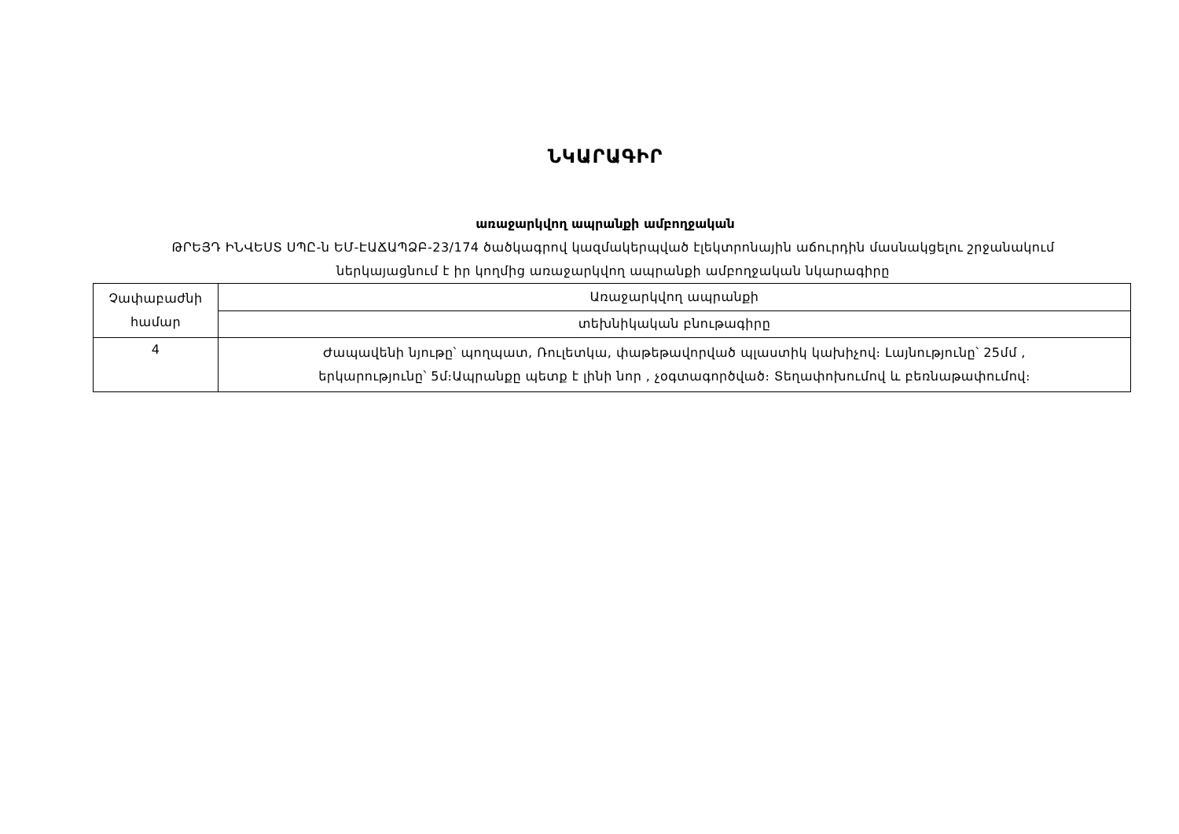ՆԿԱՐԱԳԻՐ
առաջարկվող ապրանքի ամբողջական
ԹՐԵՅԴ ԻՆՎԵՍՏ ՍՊԸ-ն ԵՄ-ԷԱՃԱՊՁԲ-23/174 ծածկագրով կազմակերպված էլեկտրոնային աճուրդին մասնակցելու շրջանակում
ներկայացնում է իր կողմից առաջարկվող ապրանքի ամբողջական նկարագիրը
| Չափաբաժնի համար | Առաջարկվող ապրանքի |
| | տեխնիկական բնութագիրը |
| 4 | Ժապավենի նյութը՝ պողպատ, Ռուլետկա, փաթեթավորված պլաստիկ կախիչով։ Լայնությունը՝ 25մմ , երկարությունը՝ 5մ։Ապրանքը պետք է լինի նոր , չօգտագործված։ Տեղափոխումով և բեռնաթափումով։ |